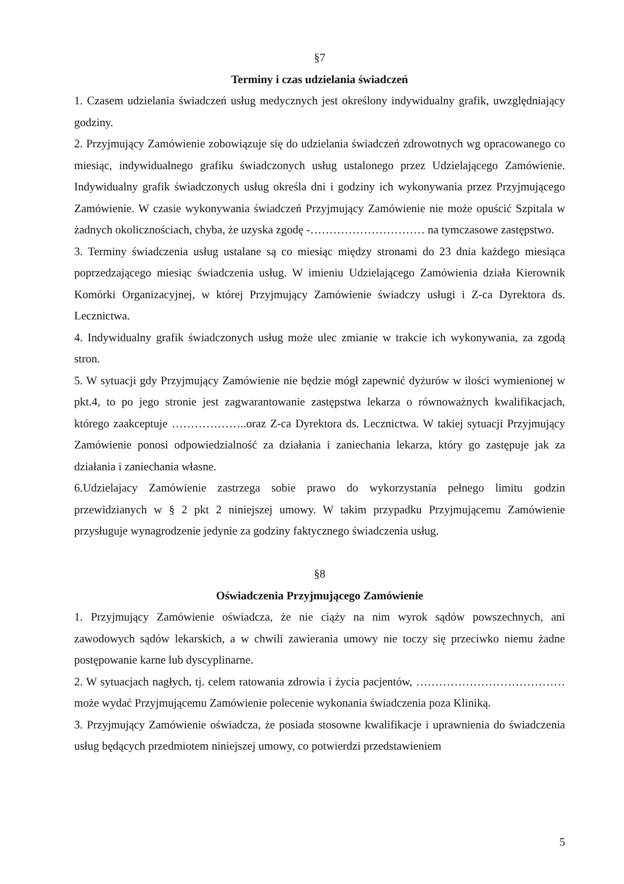§7
Terminy i czas udzielania świadczeń
1. Czasem udzielania świadczeń usług medycznych jest określony indywidualny grafik, uwzględniający godziny.
2. Przyjmujący Zamówienie zobowiązuje się do udzielania świadczeń zdrowotnych wg opracowanego co miesiąc, indywidualnego grafiku świadczonych usług ustalonego przez Udzielającego Zamówienie. Indywidualny grafik świadczonych usług określa dni i godziny ich wykonywania przez Przyjmującego Zamówienie. W czasie wykonywania świadczeń Przyjmujący Zamówienie nie może opuścić Szpitala w żadnych okolicznościach, chyba, że uzyska zgodę -………………………… na tymczasowe zastępstwo.
3. Terminy świadczenia usług ustalane są co miesiąc między stronami do 23 dnia każdego miesiąca poprzedzającego miesiąc świadczenia usług. W imieniu Udzielającego Zamówienia działa Kierownik Komórki Organizacyjnej, w której Przyjmujący Zamówienie świadczy usługi i Z-ca Dyrektora ds. Lecznictwa.
4. Indywidualny grafik świadczonych usług może ulec zmianie w trakcie ich wykonywania, za zgodą stron.
5. W sytuacji gdy Przyjmujący Zamówienie nie będzie mógł zapewnić dyżurów w ilości wymienionej w pkt.4, to po jego stronie jest zagwarantowanie zastępstwa lekarza o równoważnych kwalifikacjach, którego zaakceptuje ………………..oraz Z-ca Dyrektora ds. Lecznictwa. W takiej sytuacji Przyjmujący Zamówienie ponosi odpowiedzialność za działania i zaniechania lekarza, który go zastępuje jak za działania i zaniechania własne.
6.Udzielajacy Zamówienie zastrzega sobie prawo do wykorzystania pełnego limitu godzin przewidzianych w § 2 pkt 2 niniejszej umowy. W takim przypadku Przyjmującemu Zamówienie przysługuje wynagrodzenie jedynie za godziny faktycznego świadczenia usług.
§8
Oświadczenia Przyjmującego Zamówienie
1. Przyjmujący Zamówienie oświadcza, że nie ciąży na nim wyrok sądów powszechnych, ani zawodowych sądów lekarskich, a w chwili zawierania umowy nie toczy się przeciwko niemu żadne postępowanie karne lub dyscyplinarne.
2. W sytuacjach nagłych, tj. celem ratowania zdrowia i życia pacjentów, …………………………………może wydać Przyjmującemu Zamówienie polecenie wykonania świadczenia poza Kliniką.
3. Przyjmujący Zamówienie oświadcza, że posiada stosowne kwalifikacje i uprawnienia do świadczenia usług będących przedmiotem niniejszej umowy, co potwierdzi przedstawieniem
5